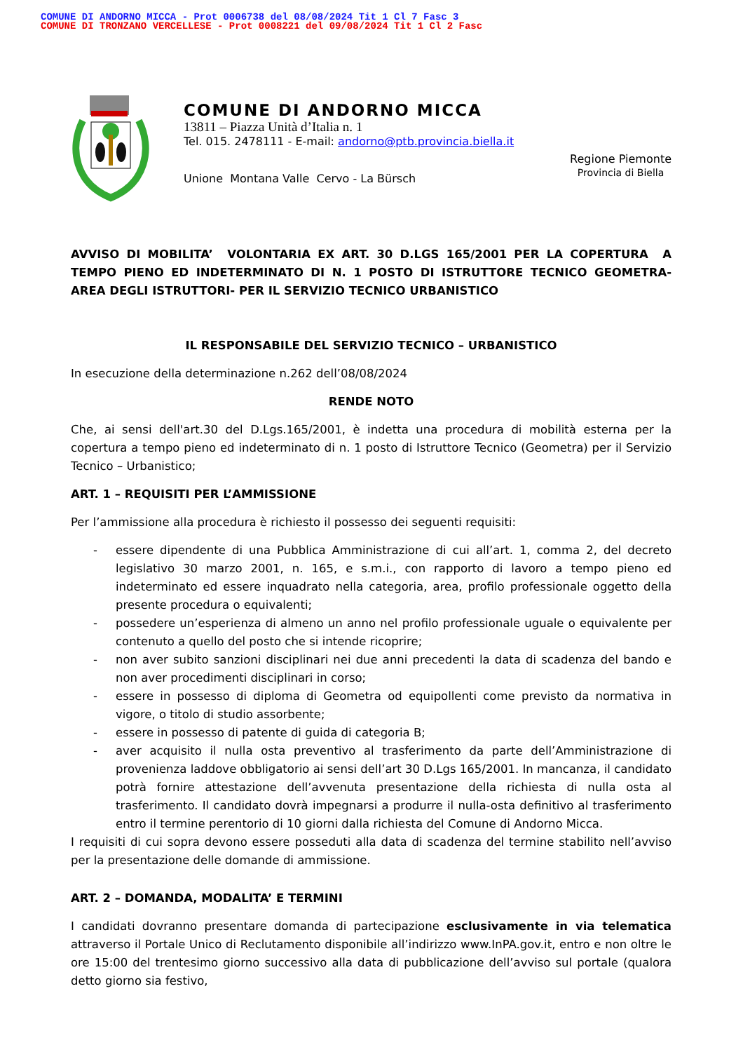COMUNE DI ANDORNO MICCA - Prot 0006738 del 08/08/2024 Tit 1 Cl 7 Fasc 3
COMUNE DI TRONZANO VERCELLESE - Prot 0008221 del 09/08/2024 Tit 1 Cl 2 Fasc
COMUNE DI ANDORNO MICCA
13811 – Piazza Unità d’Italia n. 1
Tel. 015. 2478111 - E-mail: andorno@ptb.provincia.biella.it
Unione Montana Valle Cervo - La Bürsch
Regione Piemonte
Provincia di Biella
AVVISO DI MOBILITA’ VOLONTARIA EX ART. 30 D.LGS 165/2001 PER LA COPERTURA A TEMPO PIENO ED INDETERMINATO DI N. 1 POSTO DI ISTRUTTORE TECNICO GEOMETRA- AREA DEGLI ISTRUTTORI- PER IL SERVIZIO TECNICO URBANISTICO
IL RESPONSABILE DEL SERVIZIO TECNICO – URBANISTICO
In esecuzione della determinazione n.262 dell’08/08/2024
RENDE NOTO
Che, ai sensi dell'art.30 del D.Lgs.165/2001, è indetta una procedura di mobilità esterna per la copertura a tempo pieno ed indeterminato di n. 1 posto di Istruttore Tecnico (Geometra) per il Servizio Tecnico – Urbanistico;
ART. 1 – REQUISITI PER L’AMMISSIONE
Per l’ammissione alla procedura è richiesto il possesso dei seguenti requisiti:
- essere dipendente di una Pubblica Amministrazione di cui all’art. 1, comma 2, del decreto legislativo 30 marzo 2001, n. 165, e s.m.i., con rapporto di lavoro a tempo pieno ed indeterminato ed essere inquadrato nella categoria, area, profilo professionale oggetto della presente procedura o equivalenti;
- possedere un’esperienza di almeno un anno nel profilo professionale uguale o equivalente per contenuto a quello del posto che si intende ricoprire;
- non aver subito sanzioni disciplinari nei due anni precedenti la data di scadenza del bando e non aver procedimenti disciplinari in corso;
- essere in possesso di diploma di Geometra od equipollenti come previsto da normativa in vigore, o titolo di studio assorbente;
- essere in possesso di patente di guida di categoria B;
- aver acquisito il nulla osta preventivo al trasferimento da parte dell’Amministrazione di provenienza laddove obbligatorio ai sensi dell’art 30 D.Lgs 165/2001. In mancanza, il candidato potrà fornire attestazione dell’avvenuta presentazione della richiesta di nulla osta al trasferimento. Il candidato dovrà impegnarsi a produrre il nulla-osta definitivo al trasferimento entro il termine perentorio di 10 giorni dalla richiesta del Comune di Andorno Micca.
I requisiti di cui sopra devono essere posseduti alla data di scadenza del termine stabilito nell’avviso per la presentazione delle domande di ammissione.
ART. 2 – DOMANDA, MODALITA’ E TERMINI
I candidati dovranno presentare domanda di partecipazione esclusivamente in via telematica attraverso il Portale Unico di Reclutamento disponibile all’indirizzo www.InPA.gov.it, entro e non oltre le ore 15:00 del trentesimo giorno successivo alla data di pubblicazione dell’avviso sul portale (qualora detto giorno sia festivo,